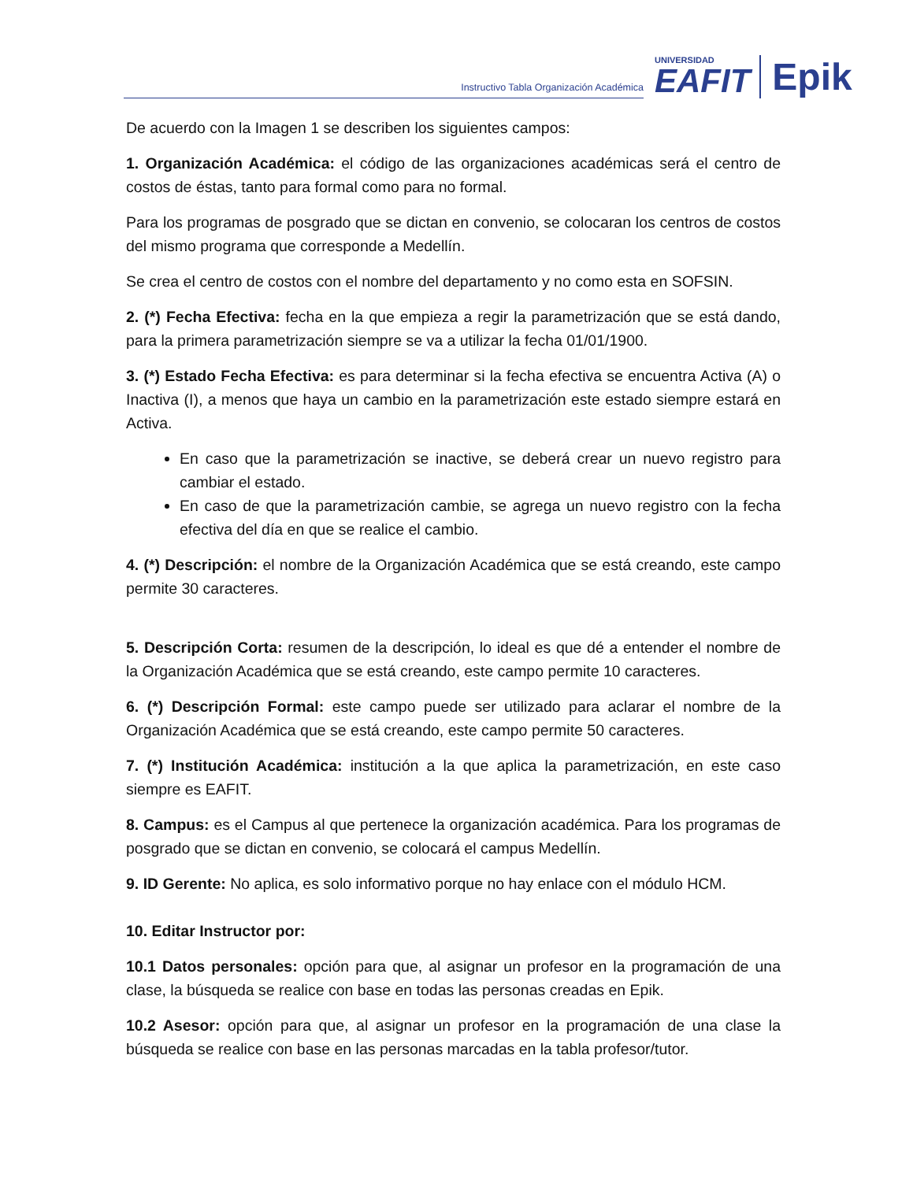Instructivo Tabla Organización Académica
UNIVERSIDAD
EAFIT
Epik
De acuerdo con la Imagen 1 se describen los siguientes campos:
1. Organización Académica: el código de las organizaciones académicas será el centro de costos de éstas, tanto para formal como para no formal.
Para los programas de posgrado que se dictan en convenio, se colocaran los centros de costos del mismo programa que corresponde a Medellín.
Se crea el centro de costos con el nombre del departamento y no como esta en SOFSIN.
2. (*) Fecha Efectiva: fecha en la que empieza a regir la parametrización que se está dando, para la primera parametrización siempre se va a utilizar la fecha 01/01/1900.
3. (*) Estado Fecha Efectiva: es para determinar si la fecha efectiva se encuentra Activa (A) o Inactiva (I), a menos que haya un cambio en la parametrización este estado siempre estará en Activa.
En caso que la parametrización se inactive, se deberá crear un nuevo registro para cambiar el estado.
En caso de que la parametrización cambie, se agrega un nuevo registro con la fecha efectiva del día en que se realice el cambio.
4. (*) Descripción: el nombre de la Organización Académica que se está creando, este campo permite 30 caracteres.
5. Descripción Corta: resumen de la descripción, lo ideal es que dé a entender el nombre de la Organización Académica que se está creando, este campo permite 10 caracteres.
6. (*) Descripción Formal: este campo puede ser utilizado para aclarar el nombre de la Organización Académica que se está creando, este campo permite 50 caracteres.
7. (*) Institución Académica: institución a la que aplica la parametrización, en este caso siempre es EAFIT.
8. Campus: es el Campus al que pertenece la organización académica. Para los programas de posgrado que se dictan en convenio, se colocará el campus Medellín.
9. ID Gerente: No aplica, es solo informativo porque no hay enlace con el módulo HCM.
10. Editar Instructor por:
10.1 Datos personales: opción para que, al asignar un profesor en la programación de una clase, la búsqueda se realice con base en todas las personas creadas en Epik.
10.2 Asesor: opción para que, al asignar un profesor en la programación de una clase la búsqueda se realice con base en las personas marcadas en la tabla profesor/tutor.